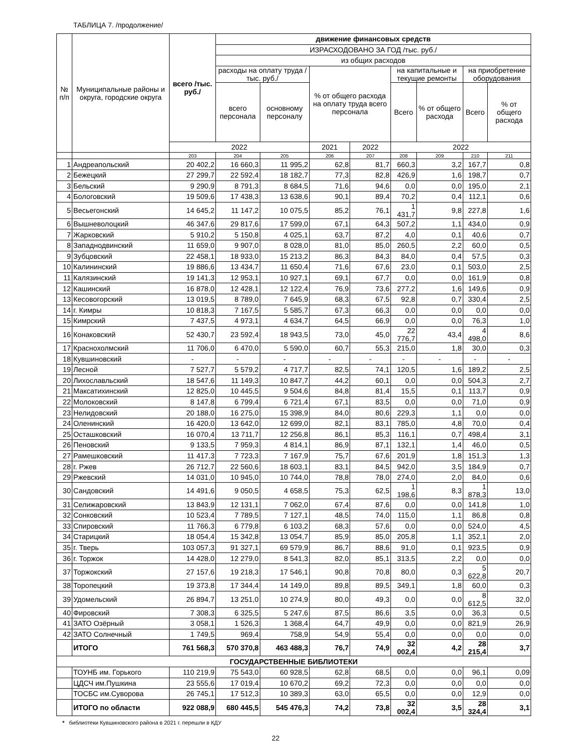ТАБЛИЦА 7. /продолжение/
| № п/п | Муниципальные районы и округа, городские округа | всего /тыс. руб./ | движение финансовых средств | | | | | | | |
| --- | --- | --- | --- | --- | --- | --- | --- | --- | --- | --- |
| | | | ИЗРАСХОДОВАНО ЗА ГОД /тыс. руб./ | | | | | | | |
| | | | из общих расходов | | | | | | | |
| | | | расходы на оплату труда / тыс. руб./ | | % от общего расхода на оплату труда всего персонала | | на капитальные и текущие ремонты | | на приобретение оборудования | |
| | | | всего персонала | основному персоналу | | | Всего | % от общего расхода | Всего | % от общего расхода |
| | | 2022 | | | 2021 | 2022 | 2022 | | | |
| | | 203 | 204 | 205 | 206 | 207 | 208 | 209 | 210 | 211 |
| 1 | Андреапольский | 20 402,2 | 16 660,3 | 11 995,2 | 62,8 | 81,7 | 660,3 | 3,2 | 167,7 | 0,8 |
| 2 | Бежецкий | 27 299,7 | 22 592,4 | 18 182,7 | 77,3 | 82,8 | 426,9 | 1,6 | 198,7 | 0,7 |
| 3 | Бельский | 9 290,9 | 8 791,3 | 8 684,5 | 71,6 | 94,6 | 0,0 | 0,0 | 195,0 | 2,1 |
| 4 | Бологовский | 19 509,6 | 17 438,3 | 13 638,6 | 90,1 | 89,4 | 70,2 | 0,4 | 112,1 | 0,6 |
| 5 | Весьегонский | 14 645,2 | 11 147,2 | 10 075,5 | 85,2 | 76,1 | 1 431,7 | 9,8 | 227,8 | 1,6 |
| 6 | Вышневолоцкий | 46 347,6 | 29 817,6 | 17 599,0 | 67,1 | 64,3 | 507,2 | 1,1 | 434,0 | 0,9 |
| 7 | Жарковский | 5 910,2 | 5 150,8 | 4 025,1 | 63,7 | 87,2 | 4,0 | 0,1 | 40,6 | 0,7 |
| 8 | Западнодвинский | 11 659,0 | 9 907,0 | 8 028,0 | 81,0 | 85,0 | 260,5 | 2,2 | 60,0 | 0,5 |
| 9 | Зубцовский | 22 458,1 | 18 933,0 | 15 213,2 | 86,3 | 84,3 | 84,0 | 0,4 | 57,5 | 0,3 |
| 10 | Калининский | 19 886,6 | 13 434,7 | 11 650,4 | 71,6 | 67,6 | 23,0 | 0,1 | 503,0 | 2,5 |
| 11 | Калязинский | 19 141,3 | 12 953,1 | 10 927,1 | 69,1 | 67,7 | 0,0 | 0,0 | 161,9 | 0,8 |
| 12 | Кашинский | 16 878,0 | 12 428,1 | 12 122,4 | 76,9 | 73,6 | 277,2 | 1,6 | 149,6 | 0,9 |
| 13 | Кесовогорский | 13 019,5 | 8 789,0 | 7 645,9 | 68,3 | 67,5 | 92,8 | 0,7 | 330,4 | 2,5 |
| 14 | г. Кимры | 10 818,3 | 7 167,5 | 5 585,7 | 67,3 | 66,3 | 0,0 | 0,0 | 0,0 | 0,0 |
| 15 | Кимрский | 7 437,5 | 4 973,1 | 4 634,7 | 64,5 | 66,9 | 0,0 | 0,0 | 76,3 | 1,0 |
| 16 | Конаковский | 52 430,7 | 23 592,4 | 18 943,5 | 73,0 | 45,0 | 22 776,7 | 43,4 | 4 498,0 | 8,6 |
| 17 | Краснохолмский | 11 706,0 | 6 470,0 | 5 590,0 | 60,7 | 55,3 | 215,0 | 1,8 | 30,0 | 0,3 |
| 18 | Кувшиновский | - | - | - | - | - | - | - | - | - |
| 19 | Лесной | 7 527,7 | 5 579,2 | 4 717,7 | 82,5 | 74,1 | 120,5 | 1,6 | 189,2 | 2,5 |
| 20 | Лихославльский | 18 547,6 | 11 149,3 | 10 847,7 | 44,2 | 60,1 | 0,0 | 0,0 | 504,3 | 2,7 |
| 21 | Максатихинский | 12 825,0 | 10 445,5 | 9 504,6 | 84,8 | 81,4 | 15,5 | 0,1 | 113,7 | 0,9 |
| 22 | Молоковский | 8 147,8 | 6 799,4 | 6 721,4 | 67,1 | 83,5 | 0,0 | 0,0 | 71,0 | 0,9 |
| 23 | Нелидовский | 20 188,0 | 16 275,0 | 15 398,9 | 84,0 | 80,6 | 229,3 | 1,1 | 0,0 | 0,0 |
| 24 | Оленинский | 16 420,0 | 13 642,0 | 12 699,0 | 82,1 | 83,1 | 785,0 | 4,8 | 70,0 | 0,4 |
| 25 | Осташковский | 16 070,4 | 13 711,7 | 12 256,8 | 86,1 | 85,3 | 116,1 | 0,7 | 498,4 | 3,1 |
| 26 | Пеновский | 9 133,5 | 7 959,3 | 4 814,1 | 86,9 | 87,1 | 132,1 | 1,4 | 46,0 | 0,5 |
| 27 | Рамешковский | 11 417,3 | 7 723,3 | 7 167,9 | 75,7 | 67,6 | 201,9 | 1,8 | 151,3 | 1,3 |
| 28 | г. Ржев | 26 712,7 | 22 560,6 | 18 603,1 | 83,1 | 84,5 | 942,0 | 3,5 | 184,9 | 0,7 |
| 29 | Ржевский | 14 031,0 | 10 945,0 | 10 744,0 | 78,8 | 78,0 | 274,0 | 2,0 | 84,0 | 0,6 |
| 30 | Сандовский | 14 491,6 | 9 050,5 | 4 658,5 | 75,3 | 62,5 | 1 198,6 | 8,3 | 1 878,3 | 13,0 |
| 31 | Селижаровский | 13 843,9 | 12 131,1 | 7 062,0 | 67,4 | 87,6 | 0,0 | 0,0 | 141,8 | 1,0 |
| 32 | Сонковский | 10 523,4 | 7 789,5 | 7 127,1 | 48,5 | 74,0 | 115,0 | 1,1 | 86,8 | 0,8 |
| 33 | Спировский | 11 766,3 | 6 779,8 | 6 103,2 | 68,3 | 57,6 | 0,0 | 0,0 | 524,0 | 4,5 |
| 34 | Старицкий | 18 054,4 | 15 342,8 | 13 054,7 | 85,9 | 85,0 | 205,8 | 1,1 | 352,1 | 2,0 |
| 35 | г. Тверь | 103 057,3 | 91 327,1 | 69 579,9 | 86,7 | 88,6 | 91,0 | 0,1 | 923,5 | 0,9 |
| 36 | г. Торжок | 14 428,0 | 12 279,0 | 8 541,3 | 82,0 | 85,1 | 313,5 | 2,2 | 0,0 | 0,0 |
| 37 | Торжокский | 27 157,6 | 19 218,3 | 17 546,1 | 90,8 | 70,8 | 80,0 | 0,3 | 5 622,8 | 20,7 |
| 38 | Торопецкий | 19 373,8 | 17 344,4 | 14 149,0 | 89,8 | 89,5 | 349,1 | 1,8 | 60,0 | 0,3 |
| 39 | Удомельский | 26 894,7 | 13 251,0 | 10 274,9 | 80,0 | 49,3 | 0,0 | 0,0 | 8 612,5 | 32,0 |
| 40 | Фировский | 7 308,3 | 6 325,5 | 5 247,6 | 87,5 | 86,6 | 3,5 | 0,0 | 36,3 | 0,5 |
| 41 | ЗАТО Озёрный | 3 058,1 | 1 526,3 | 1 368,4 | 64,7 | 49,9 | 0,0 | 0,0 | 821,9 | 26,9 |
| 42 | ЗАТО Солнечный | 1 749,5 | 969,4 | 758,9 | 54,9 | 55,4 | 0,0 | 0,0 | 0,0 | 0,0 |
| | ИТОГО | 761 568,3 | 570 370,8 | 463 488,3 | 76,7 | 74,9 | 32 002,4 | 4,2 | 28 215,4 | 3,7 |
| ГОСУДАРСТВЕННЫЕ БИБЛИОТЕКИ | | | | | | | | | | |
| | ТОУНБ им. Горького | 110 219,9 | 75 543,0 | 60 928,5 | 62,8 | 68,5 | 0,0 | 0,0 | 96,1 | 0,09 |
| | ЦДСЧ им.Пушкина | 23 555,6 | 17 019,4 | 10 670,2 | 69,2 | 72,3 | 0,0 | 0,0 | 0,0 | 0,0 |
| | ТОСБС им.Суворова | 26 745,1 | 17 512,3 | 10 389,3 | 63,0 | 65,5 | 0,0 | 0,0 | 12,9 | 0,0 |
| | ИТОГО по области | 922 088,9 | 680 445,5 | 545 476,3 | 74,2 | 73,8 | 32 002,4 | 3,5 | 28 324,4 | 3,1 |
* библиотеки Кувшиновского района в 2021 г. перешли в КДУ
22